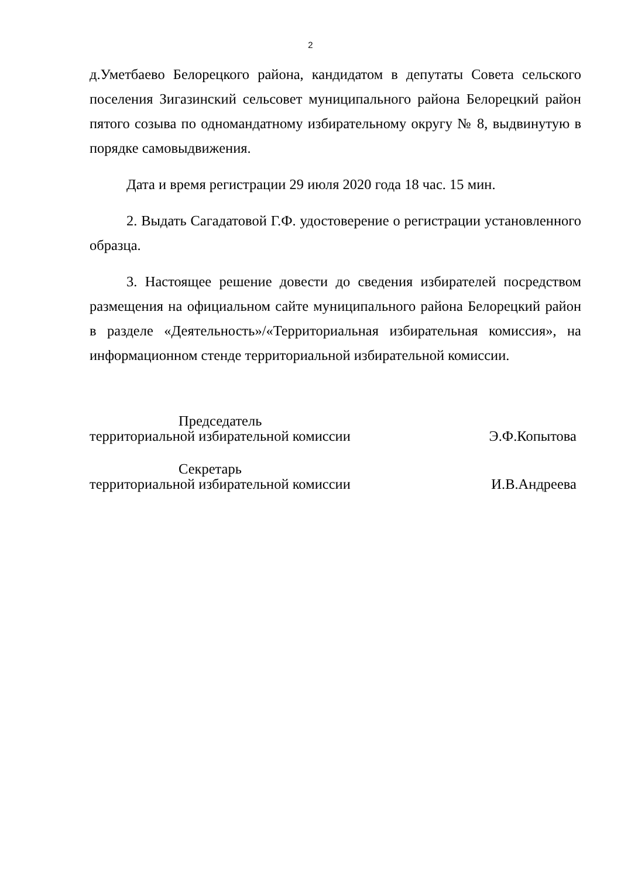2
д.Уметбаево Белорецкого района, кандидатом в депутаты Совета сельского поселения Зигазинский сельсовет муниципального района Белорецкий район пятого созыва по одномандатному избирательному округу № 8, выдвинутую в порядке самовыдвижения.
Дата и время регистрации 29 июля 2020 года 18 час. 15 мин.
2. Выдать Сагадатовой Г.Ф. удостоверение о регистрации установленного образца.
3. Настоящее решение довести до сведения избирателей посредством размещения на официальном сайте муниципального района Белорецкий район в разделе «Деятельность»/«Территориальная избирательная комиссия», на информационном стенде территориальной избирательной комиссии.
Председатель
территориальной избирательной комиссии
Э.Ф.Копытова
Секретарь
территориальной избирательной комиссии
И.В.Андреева